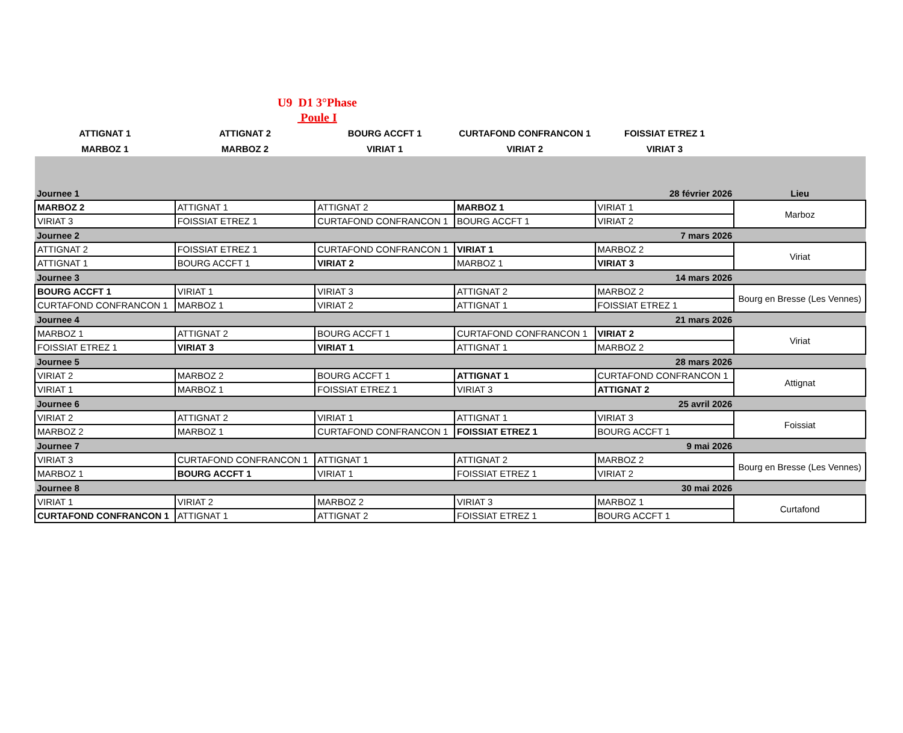U9 D1 3°Phase
Poule I
| ATTIGNAT 1 | ATTIGNAT 2 | BOURG ACCFT 1 | CURTAFOND CONFRANCON 1 | FOISSIAT ETREZ 1 | |
| MARBOZ 1 | MARBOZ 2 | VIRIAT 1 | VIRIAT 2 | VIRIAT 3 | |
| Journee 1 | | | | 28 février 2026 | Lieu |
| MARBOZ 2 | ATTIGNAT 1 | ATTIGNAT 2 | MARBOZ 1 | VIRIAT 1 | Marboz |
| VIRIAT 3 | FOISSIAT ETREZ 1 | CURTAFOND CONFRANCON 1 | BOURG ACCFT 1 | VIRIAT 2 | |
| Journee 2 | | | | 7 mars 2026 | |
| ATTIGNAT 2 | FOISSIAT ETREZ 1 | CURTAFOND CONFRANCON 1 | VIRIAT 1 | MARBOZ 2 | Viriat |
| ATTIGNAT 1 | BOURG ACCFT 1 | VIRIAT 2 | MARBOZ 1 | VIRIAT 3 | |
| Journee 3 | | | | 14 mars 2026 | |
| BOURG ACCFT 1 | VIRIAT 1 | VIRIAT 3 | ATTIGNAT 2 | MARBOZ 2 | Bourg en Bresse (Les Vennes) |
| CURTAFOND CONFRANCON 1 | MARBOZ 1 | VIRIAT 2 | ATTIGNAT 1 | FOISSIAT ETREZ 1 | |
| Journee 4 | | | | 21 mars 2026 | |
| MARBOZ 1 | ATTIGNAT 2 | BOURG ACCFT 1 | CURTAFOND CONFRANCON 1 | VIRIAT 2 | Viriat |
| FOISSIAT ETREZ 1 | VIRIAT 3 | VIRIAT 1 | ATTIGNAT 1 | MARBOZ 2 | |
| Journee 5 | | | | 28 mars 2026 | |
| VIRIAT 2 | MARBOZ 2 | BOURG ACCFT 1 | ATTIGNAT 1 | CURTAFOND CONFRANCON 1 | Attignat |
| VIRIAT 1 | MARBOZ 1 | FOISSIAT ETREZ 1 | VIRIAT 3 | ATTIGNAT 2 | |
| Journee 6 | | | | 25 avril 2026 | |
| VIRIAT 2 | ATTIGNAT 2 | VIRIAT 1 | ATTIGNAT 1 | VIRIAT 3 | Foissiat |
| MARBOZ 2 | MARBOZ 1 | CURTAFOND CONFRANCON 1 | FOISSIAT ETREZ 1 | BOURG ACCFT 1 | |
| Journee 7 | | | | 9 mai 2026 | |
| VIRIAT 3 | CURTAFOND CONFRANCON 1 | ATTIGNAT 1 | ATTIGNAT 2 | MARBOZ 2 | Bourg en Bresse (Les Vennes) |
| MARBOZ 1 | BOURG ACCFT 1 | VIRIAT 1 | FOISSIAT ETREZ 1 | VIRIAT 2 | |
| Journee 8 | | | | 30 mai 2026 | |
| VIRIAT 1 | VIRIAT 2 | MARBOZ 2 | VIRIAT 3 | MARBOZ 1 | Curtafond |
| CURTAFOND CONFRANCON 1 | ATTIGNAT 1 | ATTIGNAT 2 | FOISSIAT ETREZ 1 | BOURG ACCFT 1 | |